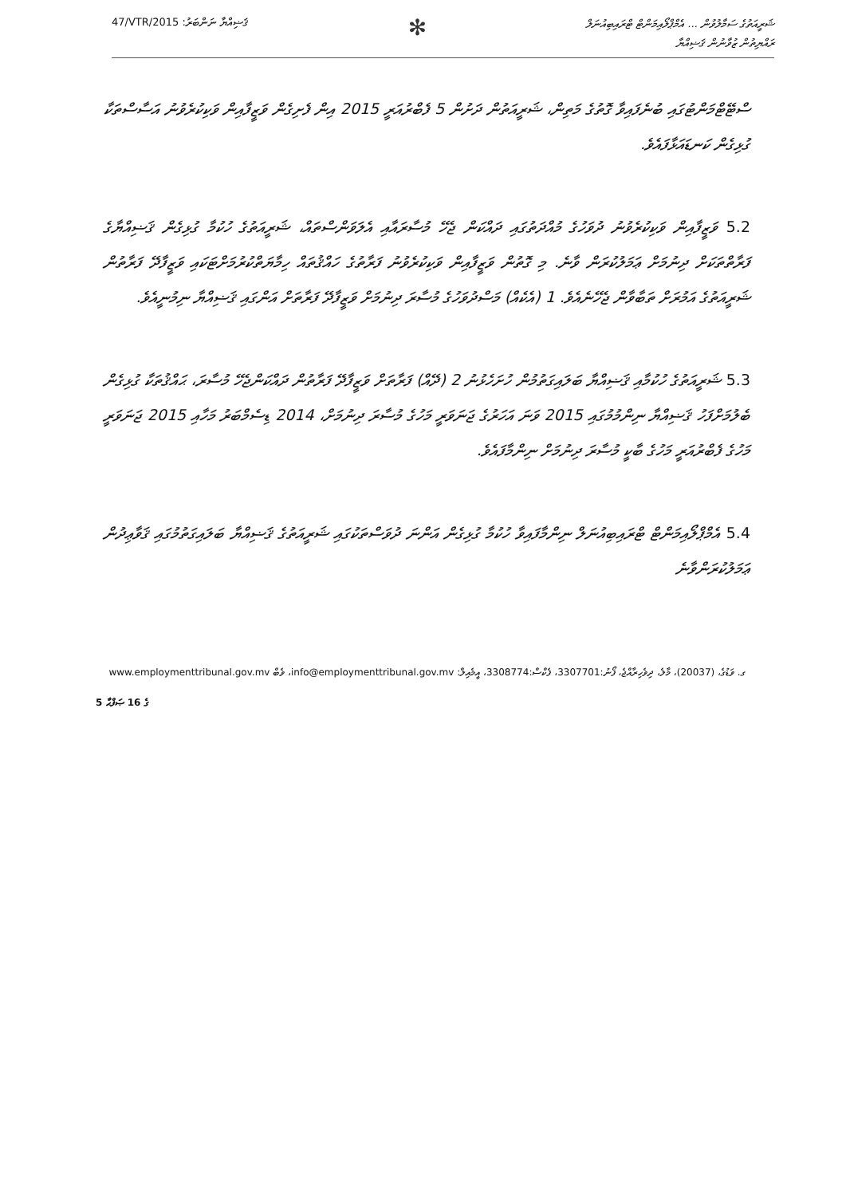47/VTR/2015 :ޤަޟިއްޔާ ނަންބަރު
✻
ޝަރީއަތުގެ ސަމާލުވުން ... އެމްޕްލޯއިމަންޓް ޓްރައިބިއުނަލް
ރައްޔިތުން ޒުވާނުން ޤަޟިއްޔާ
ސްޓޭޓްމަންޓުގައި ބުނެފައިވާ ގޮތުގެ މަތިން، ޝަރީއަތުން ދަށުން 5 ފެބްރުއަރީ 2015 އިން ފެށިގެން ވަޒީފާއިން ވަކިކުރެވުނު އަސާސްތަކާ ގުޅިގެން ކަނޑައަޅާފައެވެ.
5.2 ވަޒީފާއިން ވަކިކުރެވުނު ދުވަހުގެ މުއްދަތުގައި ދައްކަން ޖެހޭ މުސާރައާއި އެލަވަންސްތައް، ޝަރީއަތުގެ ހުކުމާ ގުޅިގެން ޤަޟިއްޔާގެ ފަރާތްތަކަށް ދިނުމަށް ޢަމަލުކުރަން ވާނެ. މި ގޮތުން ވަޒީފާއިން ވަކިކުރެވުނު ފަރާތުގެ ހައްޤުތައް ހިމާޔަތްކުރުމަށްޓަކައި ވަޒީފާދޭ ފަރާތުން ޝަރީއަތުގެ އަމުރަށް ތަބާވާން ޖެހޭނެއެވެ. 1 (އެކެއް) މަސްދުވަހުގެ މުސާރަ ދިނުމަށް ވަޒީފާދޭ ފަރާތަށް އަންގައި ޤަޟިއްޔާ ނިމުނީއެވެ.
5.3 ޝަރީއަތުގެ ހުކުމާއި ޤަޟިއްޔާ ބަލައިގަތުމުން ހުށަހެޅުނު 2 (ދޭއް) ފަރާތަށް ވަޒީފާދޭ ފަރާތުން ދައްކަންޖެހޭ މުސާރަ، ޙައްޤުތަކާ ގުޅިގެން ބެލުމަށްފަހު ޤަޟިއްޔާ ނިންމުމުގައި 2015 ވަނަ އަހަރުގެ ޖަނަވަރީ މަހުގެ މުސާރަ ދިނުމަށް، 2014 ޑިސެމްބަރު މަހާއި 2015 ޖަނަވަރީ މަހުގެ ފެބްރުއަރީ މަހުގެ ބާކީ މުސާރަ ދިނުމަށް ނިންމާފައެވެ.
5.4 އެމްޕްލޯއިމަންޓް ޓްރައިބިއުނަލް ނިންމާފައިވާ ހުކުމާ ގުޅިގެން އަންނަ ދުވަސްތަކުގައި ޝަރީއަތުގެ ޤަޟިއްޔާ ބަލައިގަތުމުގައި ޤަވާޢިދުން ޢަމަލުކުރަންވާނެ
ގ. ވަޑުގެ، (20037)، މާލެ، ދިވެހިރާއްޖެ، ފޯނު:3307701، ފެކްސް:3308774، އީމެއިލް: info@employmenttribunal.gov.mv، ވެބް www.employmenttribunal.gov.mv
5 ގެ 16 ޞަފްޙާ